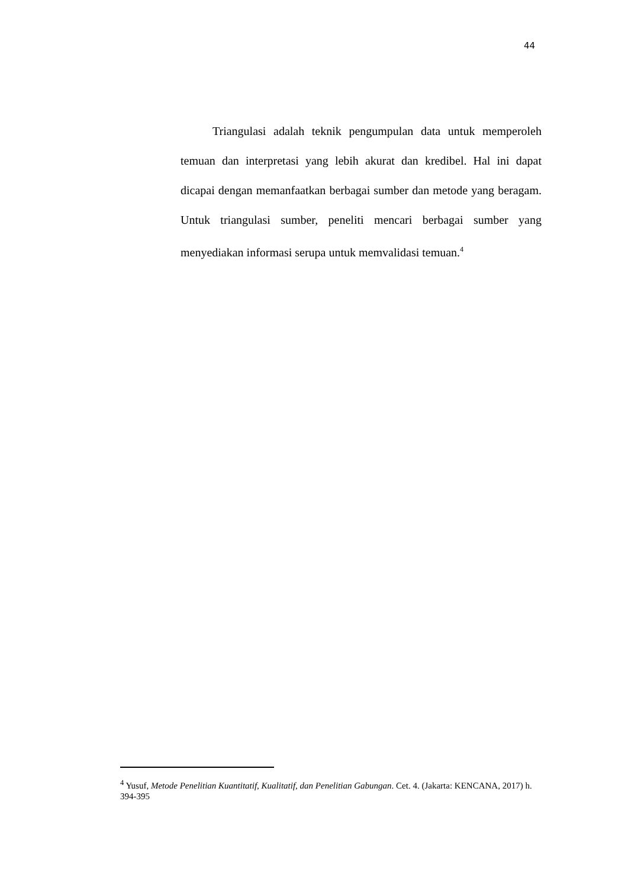44
Triangulasi adalah teknik pengumpulan data untuk memperoleh temuan dan interpretasi yang lebih akurat dan kredibel. Hal ini dapat dicapai dengan memanfaatkan berbagai sumber dan metode yang beragam. Untuk triangulasi sumber, peneliti mencari berbagai sumber yang menyediakan informasi serupa untuk memvalidasi temuan.<sup>4</sup>
<sup>4</sup> Yusuf, Metode Penelitian Kuantitatif, Kualitatif, dan Penelitian Gabungan. Cet. 4. (Jakarta: KENCANA, 2017) h. 394-395